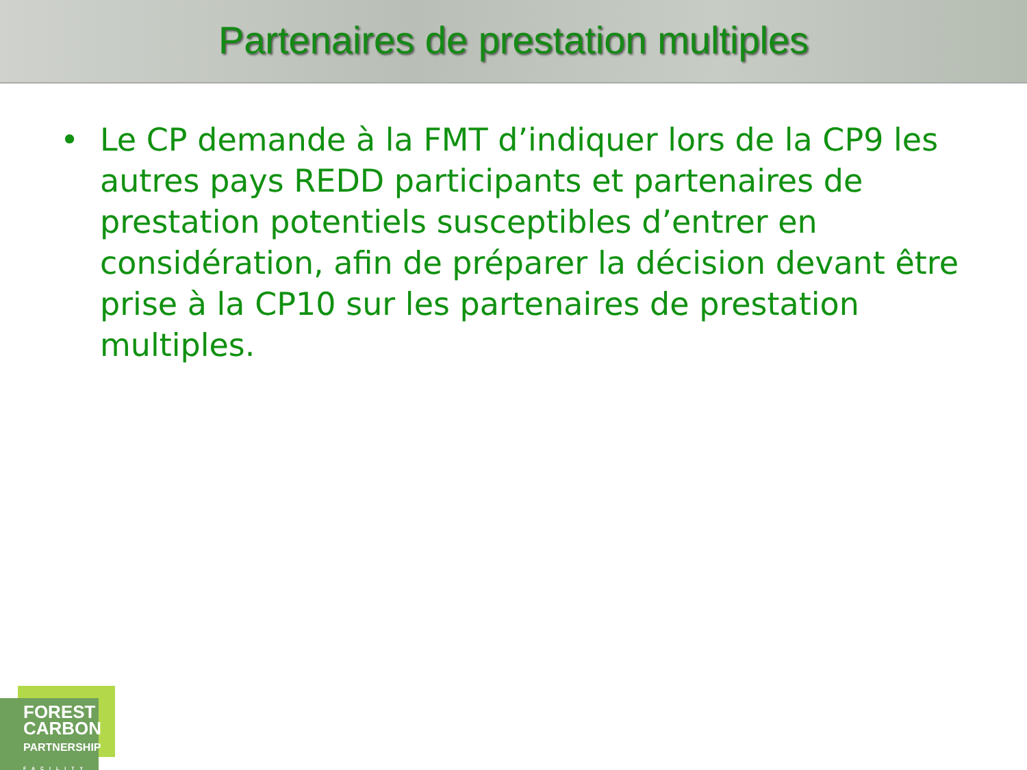Partenaires de prestation multiples
• Le CP demande à la FMT d’indiquer lors de la CP9 les autres pays REDD participants et partenaires de prestation potentiels susceptibles d’entrer en considération, afin de préparer la décision devant être prise à la CP10 sur les partenaires de prestation multiples.
FOREST
CARBON
PARTNERSHIP
FACILITY